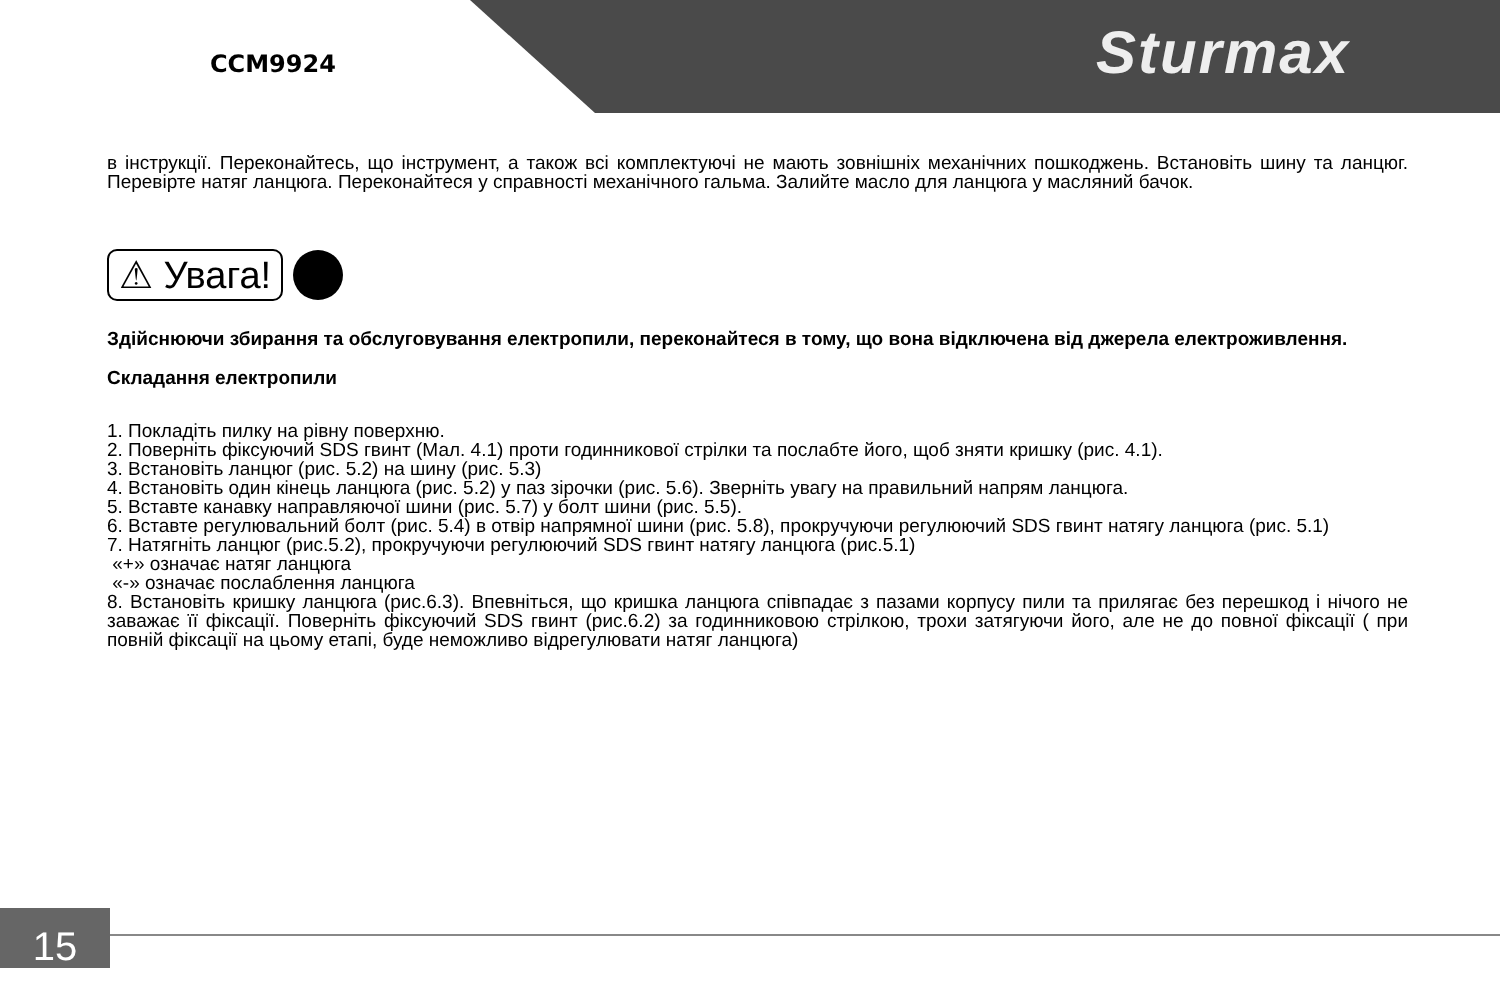CCM9924 Sturmax
в інструкції. Переконайтесь, що інструмент, а також всі комплектуючі не мають зовнішніх механічних пошкоджень. Встановіть шину та ланцюг. Перевірте натяг ланцюга. Переконайтеся у справності механічного гальма. Залийте масло для ланцюга у масляний бачок.
⚠ Увага!
Здійснюючи збирання та обслуговування електропили, переконайтеся в тому, що вона відключена від джерела електроживлення.
Складання електропили
1. Покладіть пилку на рівну поверхню.
2. Поверніть фіксуючий SDS гвинт (Мал. 4.1) проти годинникової стрілки та послабте його, щоб зняти кришку (рис. 4.1).
3. Встановіть ланцюг (рис. 5.2) на шину (рис. 5.3)
4. Встановіть один кінець ланцюга (рис. 5.2) у паз зірочки (рис. 5.6). Зверніть увагу на правильний напрям ланцюга.
5. Вставте канавку направляючої шини (рис. 5.7) у болт шини (рис. 5.5).
6. Вставте регулювальний болт (рис. 5.4) в отвір напрямної шини (рис. 5.8), прокручуючи регулюючий SDS гвинт натягу ланцюга (рис. 5.1)
7. Натягніть ланцюг (рис.5.2), прокручуючи регулюючий SDS гвинт натягу ланцюга (рис.5.1)
«+» означає натяг ланцюга
«-» означає послаблення ланцюга
8. Встановіть кришку ланцюга (рис.6.3). Впевніться, що кришка ланцюга співпадає з пазами корпусу пили та прилягає без перешкод і нічого не заважає її фіксації. Поверніть фіксуючий SDS гвинт (рис.6.2) за годинниковою стрілкою, трохи затягуючи його, але не до повної фіксації ( при повній фіксації на цьому етапі, буде неможливо відрегулювати натяг ланцюга)
15